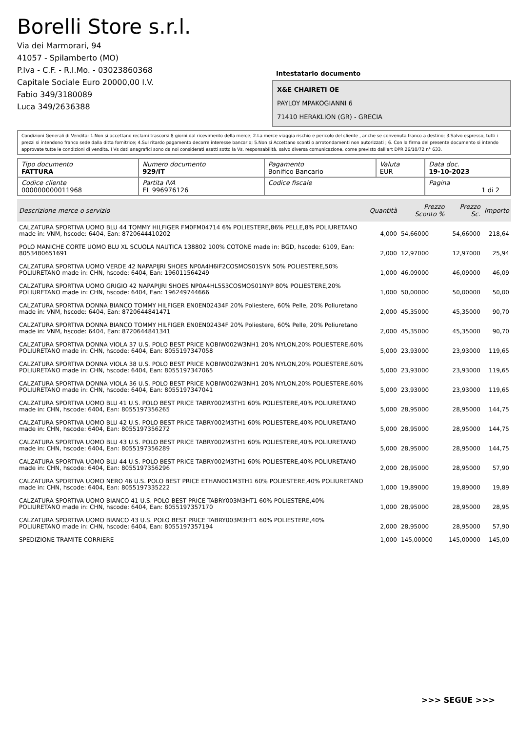Borelli Store s.r.l.
Via dei Marmorari, 94
41057 - Spilamberto (MO)
P.Iva - C.F. - R.I.Mo. - 03023860368
Capitale Sociale Euro 20000,00 I.V.
Fabio 349/3180089
Luca 349/2636388
Intestatario documento
X&E CHAIRETI OE
PAYLOY MPAKOGIANNI 6
71410 HERAKLION (GR) - GRECIA
Condizioni Generali di Vendita: 1.Non si accettano reclami trascorsi 8 giorni dal ricevimento della merce; 2.La merce viaggia rischio e pericolo del cliente , anche se convenuta franco a destino; 3.Salvo espresso, tutti i prezzi si intendono franco sede dalla ditta fornitrice; 4.Sul ritardo pagamento decorre interesse bancario; 5.Non si Accettano sconti o arrotondamenti non autorizzati ; 6. Con la firma del presente documento si intendo approvate tutte le condizioni di vendita. I Vs dati anagrafici sono da noi considerati esatti sotto la Vs. responsabilità, salvo diversa comunicazione, come previsto dall'art DPR 26/10/72 n° 633.
| Tipo documento FATTURA | Numero documento 929/IT | Pagamento Bonifico Bancario | Valuta EUR | Data doc. 19-10-2023 |
| Codice cliente 000000000011968 | Partita IVA EL 996976126 | Codice fiscale | | Pagina 1 di 2 |
| Descrizione merce o servizio | Quantità | Prezzo Sconto % | Prezzo Sc. | Importo |
| --- | --- | --- | --- | --- |
| CALZATURA SPORTIVA UOMO BLU 44 TOMMY HILFIGER FM0FM04714 6% POLIESTERE,86% PELLE,8% POLIURETANO made in: VNM, hscode: 6404, Ean: 8720644410202 | 4,000 | 54,66000 | 54,66000 | 218,64 |
| POLO MANICHE CORTE UOMO BLU XL SCUOLA NAUTICA 138802 100% COTONE made in: BGD, hscode: 6109, Ean: 8053480651691 | 2,000 | 12,97000 | 12,97000 | 25,94 |
| CALZATURA SPORTIVA UOMO VERDE 42 NAPAPIJRI SHOES NP0A4H6IF2COSMOS01SYN 50% POLIESTERE,50% POLIURETANO made in: CHN, hscode: 6404, Ean: 196011564249 | 1,000 | 46,09000 | 46,09000 | 46,09 |
| CALZATURA SPORTIVA UOMO GRIGIO 42 NAPAPIJRI SHOES NP0A4HL5S3COSMOS01NYP 80% POLIESTERE,20% POLIURETANO made in: CHN, hscode: 6404, Ean: 196249744666 | 1,000 | 50,00000 | 50,00000 | 50,00 |
| CALZATURA SPORTIVA DONNA BIANCO TOMMY HILFIGER EN0EN02434F 20% Poliestere, 60% Pelle, 20% Poliuretano made in: VNM, hscode: 6404, Ean: 8720644841471 | 2,000 | 45,35000 | 45,35000 | 90,70 |
| CALZATURA SPORTIVA DONNA BIANCO TOMMY HILFIGER EN0EN02434F 20% Poliestere, 60% Pelle, 20% Poliuretano made in: VNM, hscode: 6404, Ean: 8720644841341 | 2,000 | 45,35000 | 45,35000 | 90,70 |
| CALZATURA SPORTIVA DONNA VIOLA 37 U.S. POLO BEST PRICE NOBIW002W3NH1 20% NYLON,20% POLIESTERE,60% POLIURETANO made in: CHN, hscode: 6404, Ean: 8055197347058 | 5,000 | 23,93000 | 23,93000 | 119,65 |
| CALZATURA SPORTIVA DONNA VIOLA 38 U.S. POLO BEST PRICE NOBIW002W3NH1 20% NYLON,20% POLIESTERE,60% POLIURETANO made in: CHN, hscode: 6404, Ean: 8055197347065 | 5,000 | 23,93000 | 23,93000 | 119,65 |
| CALZATURA SPORTIVA DONNA VIOLA 36 U.S. POLO BEST PRICE NOBIW002W3NH1 20% NYLON,20% POLIESTERE,60% POLIURETANO made in: CHN, hscode: 6404, Ean: 8055197347041 | 5,000 | 23,93000 | 23,93000 | 119,65 |
| CALZATURA SPORTIVA UOMO BLU 41 U.S. POLO BEST PRICE TABRY002M3TH1 60% POLIESTERE,40% POLIURETANO made in: CHN, hscode: 6404, Ean: 8055197356265 | 5,000 | 28,95000 | 28,95000 | 144,75 |
| CALZATURA SPORTIVA UOMO BLU 42 U.S. POLO BEST PRICE TABRY002M3TH1 60% POLIESTERE,40% POLIURETANO made in: CHN, hscode: 6404, Ean: 8055197356272 | 5,000 | 28,95000 | 28,95000 | 144,75 |
| CALZATURA SPORTIVA UOMO BLU 43 U.S. POLO BEST PRICE TABRY002M3TH1 60% POLIESTERE,40% POLIURETANO made in: CHN, hscode: 6404, Ean: 8055197356289 | 5,000 | 28,95000 | 28,95000 | 144,75 |
| CALZATURA SPORTIVA UOMO BLU 44 U.S. POLO BEST PRICE TABRY002M3TH1 60% POLIESTERE,40% POLIURETANO made in: CHN, hscode: 6404, Ean: 8055197356296 | 2,000 | 28,95000 | 28,95000 | 57,90 |
| CALZATURA SPORTIVA UOMO NERO 46 U.S. POLO BEST PRICE ETHAN001M3TH1 60% POLIESTERE,40% POLIURETANO made in: CHN, hscode: 6404, Ean: 8055197335222 | 1,000 | 19,89000 | 19,89000 | 19,89 |
| CALZATURA SPORTIVA UOMO BIANCO 41 U.S. POLO BEST PRICE TABRY003M3HT1 60% POLIESTERE,40% POLIURETANO made in: CHN, hscode: 6404, Ean: 8055197357170 | 1,000 | 28,95000 | 28,95000 | 28,95 |
| CALZATURA SPORTIVA UOMO BIANCO 43 U.S. POLO BEST PRICE TABRY003M3HT1 60% POLIESTERE,40% POLIURETANO made in: CHN, hscode: 6404, Ean: 8055197357194 | 2,000 | 28,95000 | 28,95000 | 57,90 |
| SPEDIZIONE TRAMITE CORRIERE | 1,000 | 145,00000 | 145,00000 | 145,00 |
>>> SEGUE >>>